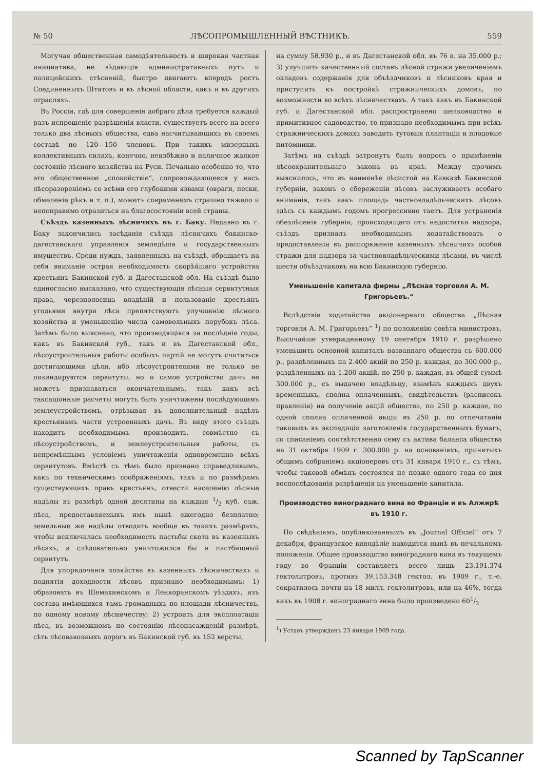№ 50 ЛѢСОПРОМЫШЛЕННЫЙ ВѢСТНИКЪ. 559
Могучая общественная самодѣятельность и широкая частная инициатива, не вѣдающія административныхъ путъ и полицейскихъ стѣсненій, быстро двигаютъ впередъ ростъ Соединенныхъ Штатовъ и въ лѣсной области, какъ и въ другихъ отрасляхъ.
Въ Россіи, гдѣ для совершенія добраго дѣла требуется каждый разъ испрошеніе разрѣшенія власти, существуетъ всего на всего только два лѣсныхъ общества, едва насчитывающихъ въ своемъ составѣ по 120—150 членовъ. При такихъ мизерныхъ коллективныхъ силахъ, конечно, неизбѣжно и наличное жалкое состояніе лѣсного хозяйства на Руси. Печально особенно то, что это общественное „спокойствіе“, сопровождающееся у насъ лѣсоразореніемъ со всѣми его глубокими язвами (овраги, пески, обмеленіе рѣкъ и т. п.), можетъ современемъ страшно тяжело и непоправимо отразиться на благосостояніи всей страны.
Съѣздъ казенныхъ лѣсничихъ въ г. Баку. Недавно въ г. Баку закончились засѣданія съѣзда лѣсничихъ бакинско-дагестанскаго управленія земледѣлія и государственныхъ имуществъ. Среди нуждъ, заявленныхъ на съѣздѣ, обращаетъ на себя вниманіе острая необходимость скорѣйшаго устройства крестьянъ Бакинской губ. и Дагестанской обл. На съѣздѣ было единогласно высказано, что существующія лѣсныя сервитутныя права, черезполосица владѣній и пользованіе крестьянъ угодьями внутри лѣса препятствуютъ улучшенію лѣсного хозяйства и уменьшенію числа самовольныхъ порубокъ лѣса. Затѣмъ было выяснено, что производящіяся за послѣдніе годы, какъ въ Бакинской губ., такъ и въ Дагестанской обл., лѣсоустроительныя работы особыхъ партій не могутъ считаться достигающими цѣли, ибо лѣсоустроителями не только не ликвидируются сервитуты, но и самое устройство дачъ не можетъ признаваться окончательнымъ, такъ какъ всѣ таксаціонные расчеты могутъ быть уничтожены послѣдующимъ землеустройствомъ, отрѣзывая въ дополнительный надѣлъ крестьянамъ части устроенныхъ дачъ. Въ виду этого съѣздъ находитъ необходимымъ производить, совмѣстно съ лѣсоустройствомъ, и землеустроительныя работы, съ непремѣннымъ условіемъ уничтоженія одновременно всѣхъ сервитутовъ. Вмѣстѣ съ тѣмъ было признано справедливымъ, какъ по техническимъ соображеніямъ, такъ и по размѣрамъ существующихъ правъ крестьянъ, отвести населенію лѣсные надѣлы въ размѣрѣ одной десятины на каждыя 1/2 куб. саж. лѣса, предоставляемыхъ имъ нынѣ ежегодно безплатно; земельные же надѣлы отводить вообще въ такихъ размѣрахъ, чтобы исключалась необходимость пастьбы скота въ казенныхъ лѣсахъ, а слѣдовательно уничтожился бы и пастбищный сервитутъ.
Для упорядоченія хозяйства въ казенныхъ лѣсничествахъ и поднятія доходности лѣсовъ признано необходимымъ: 1) образовать въ Шемахинскомъ и Ленкоранскомъ уѣздахъ, изъ состава имѣющихся тамъ громадныхъ по площади лѣсничествъ, по одному новому лѣсничеству; 2) устроить для эксплоатаціи лѣса, въ возможномъ по состоянію лѣсонасажденій размѣрѣ, сѣть лѣсовавозныхъ дорогъ въ Бакинской губ. въ 152 версты,
на сумму 58.930 р., и въ Дагестанской обл. въ 76 в. на 35.000 р.; 3) улучшить качественный составъ лѣсной стражи увеличеніемъ окладовъ содержанія для объѣздчиковъ и лѣсниковъ края и приступить къ постройкѣ стражническихъ домовъ, по возможности во всѣхъ лѣсничествахъ. А такъ какъ въ Бакинской губ. и Дагестанской обл. распространено шелководство и примитивное садоводство, то признано необходимымъ при всѣхъ стражническихъ домахъ заводить тутовыя плантаціи и плодовые питомники.
Затѣмъ на съѣздѣ затронутъ былъ вопросъ о примѣненіи лѣсоохранительнаго закона въ краѣ. Между прочимъ выяснилось, что въ наименѣе лѣсистой на Кавказѣ Бакинской губерніи, законъ о сбереженіи лѣсовъ заслуживаетъ особаго вниманія, такъ какъ площадь частновладѣльческихъ лѣсовъ здѣсь съ каждымъ годомъ прогрессивно таетъ. Для устраненія обезлѣсенія губерніи, происходящаго отъ недостатка надзора, съѣздъ призналъ необходимымъ ходатайствовать о предоставленіи въ распоряженіе казенныхъ лѣсничихъ особой стражи для надзора за частновладѣльческими лѣсами, въ числѣ шести объѣздчиковъ на всю Бакинскую губернію.
Уменьшеніе капитала фирмы „Лѣсная торговля А. М. Григорьевъ.“
Вслѣдствіе ходатайства акціонернаго общества „Лѣсная торговля А. М. Григорьевъ“ <sup>1</sup>) по положенію совѣта министровъ, Высочайше утвержденному 19 сентября 1910 г. разрѣшено уменьшить основной капиталъ названнаго общества съ 600.000 р., раздѣленныхъ на 2.400 акцій по 250 р. каждая, до 300.000 р., раздѣленныхъ на 1.200 акцій, по 250 р. каждая, въ общей суммѣ 300.000 р., съ выдачею владѣльцу, взамѣнъ каждыхъ двухъ временныхъ, сполна оплаченныхъ, свидѣтельствъ (расписокъ правленія) на полученіе акцій общества, по 250 р. каждое, по одной сполна оплаченной акціи въ 250 р. по отпечатаніи таковыхъ въ экспедиціи заготовленія государственныхъ бумагъ, со списаніемъ соотвѣтственно сему съ актива баланса общества на 31 октября 1909 г. 300.000 р. на основаніяхъ, принятыхъ общимъ собраніемъ акціонеровъ отъ 31 января 1910 г., съ тѣмъ, чтобы таковой обмѣнъ состоялся не позже одного года со дня воспослѣдованія разрѣшенія на уменьшеніе капитала.
Производство винограднаго вина во Франціи и въ Алжирѣ въ 1910 г.
По свѣдѣніямъ, опубликованнымъ въ „Journal Officiel“ отъ 7 декабря, французское винодѣліе находится нынѣ въ печальномъ положеніи. Общее производство винограднаго вина въ текущемъ году во Франціи составляетъ всего лишь 23.191.374 гектолитровъ, противъ 39.153.348 гектол. въ 1909 г., т.-е. сократилось почти на 18 милл. гектолитровъ, или на 46%, тогда какъ въ 1908 г. винограднаго вина было произведено 601/2
<sup>1</sup>) Уставъ утвержденъ 23 января 1909 года.
Scanned by TapScanner